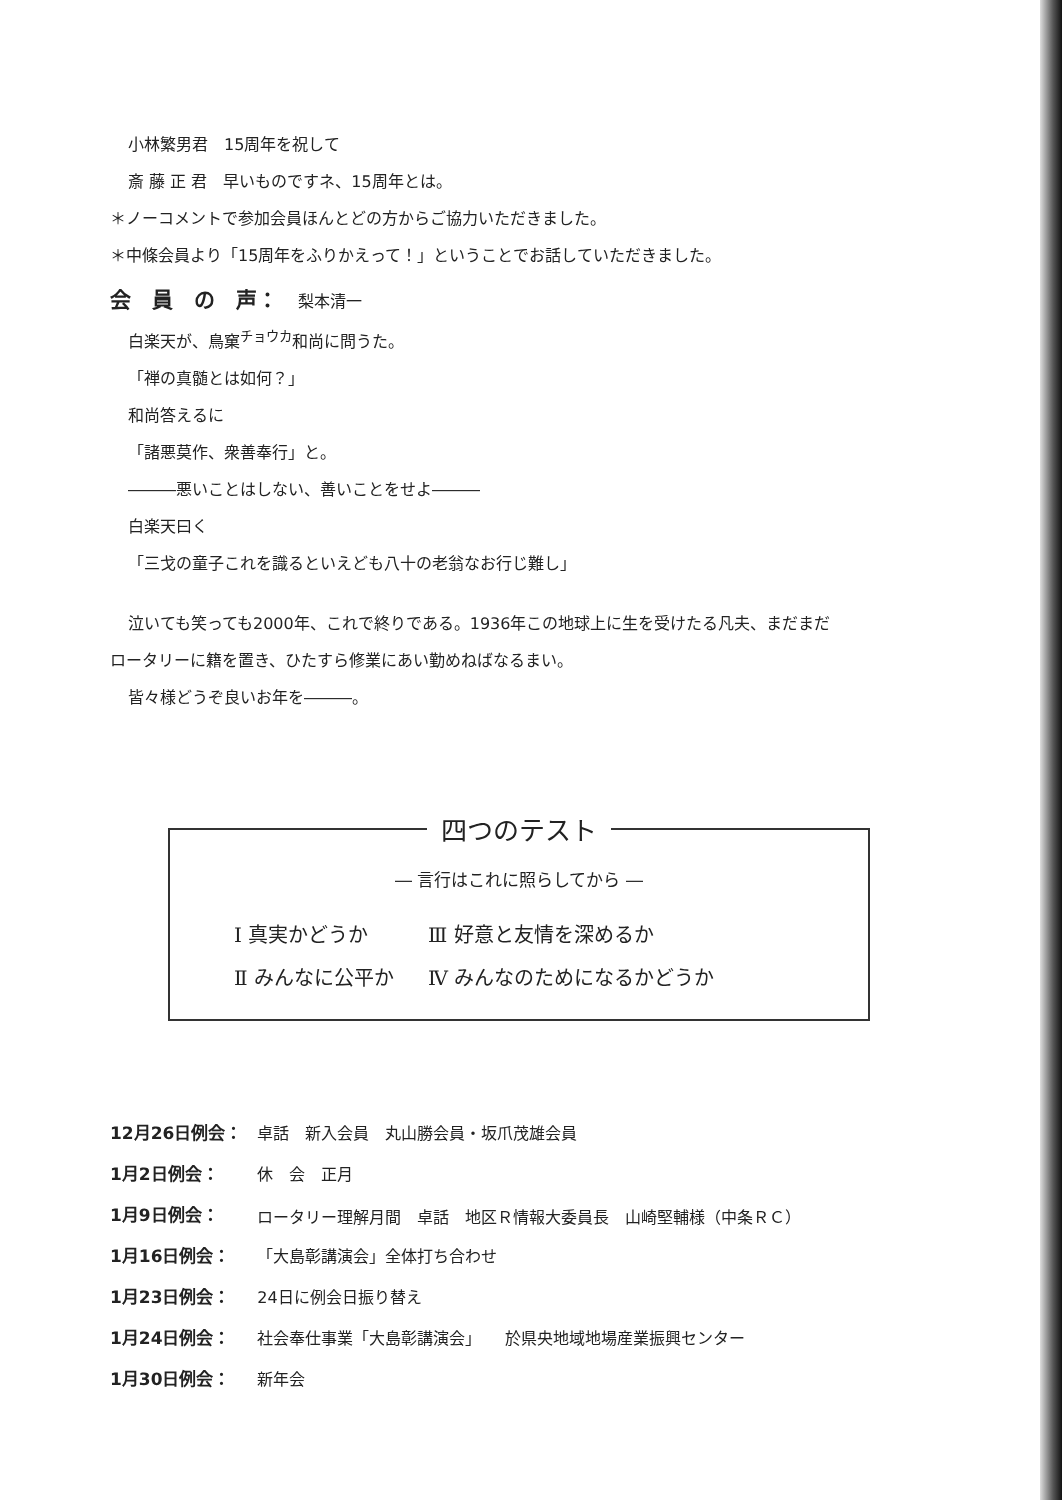小林繁男君　15周年を祝して
斎 藤 正 君　早いものですネ、15周年とは。
＊ノーコメントで参加会員ほんとどの方からご協力いただきました。
＊中條会員より「15周年をふりかえって！」ということでお話していただきました。
会　員　の　声： 梨本清一
白楽天が、鳥窠<sup>チョウカ</sup>和尚に問うた。
「禅の真髄とは如何？」
和尚答えるに
「諸悪莫作、衆善奉行」と。
―――悪いことはしない、善いことをせよ―――
白楽天曰く
「三戈の童子これを識るといえども八十の老翁なお行じ難し」
泣いても笑っても2000年、これで終りである。1936年この地球上に生を受けたる凡夫、まだまだ
ロータリーに籍を置き、ひたすら修業にあい勤めねばなるまい。
皆々様どうぞ良いお年を―――。
四つのテスト
― 言行はこれに照らしてから ―
| Ⅰ 真実かどうか | Ⅲ 好意と友情を深めるか |
| Ⅱ みんなに公平か | Ⅳ みんなのためになるかどうか |
| 12月26日例会： | 卓話 新入会員 丸山勝会員・坂爪茂雄会員 |
| 1月2日例会： | 休 会 正月 |
| 1月9日例会： | ロータリー理解月間 卓話 地区Ｒ情報大委員長 山崎堅輔様（中条ＲＣ） |
| 1月16日例会： | 「大島彰講演会」全体打ち合わせ |
| 1月23日例会： | 24日に例会日振り替え |
| 1月24日例会： | 社会奉仕事業「大島彰講演会」 於県央地域地場産業振興センター |
| 1月30日例会： | 新年会 |